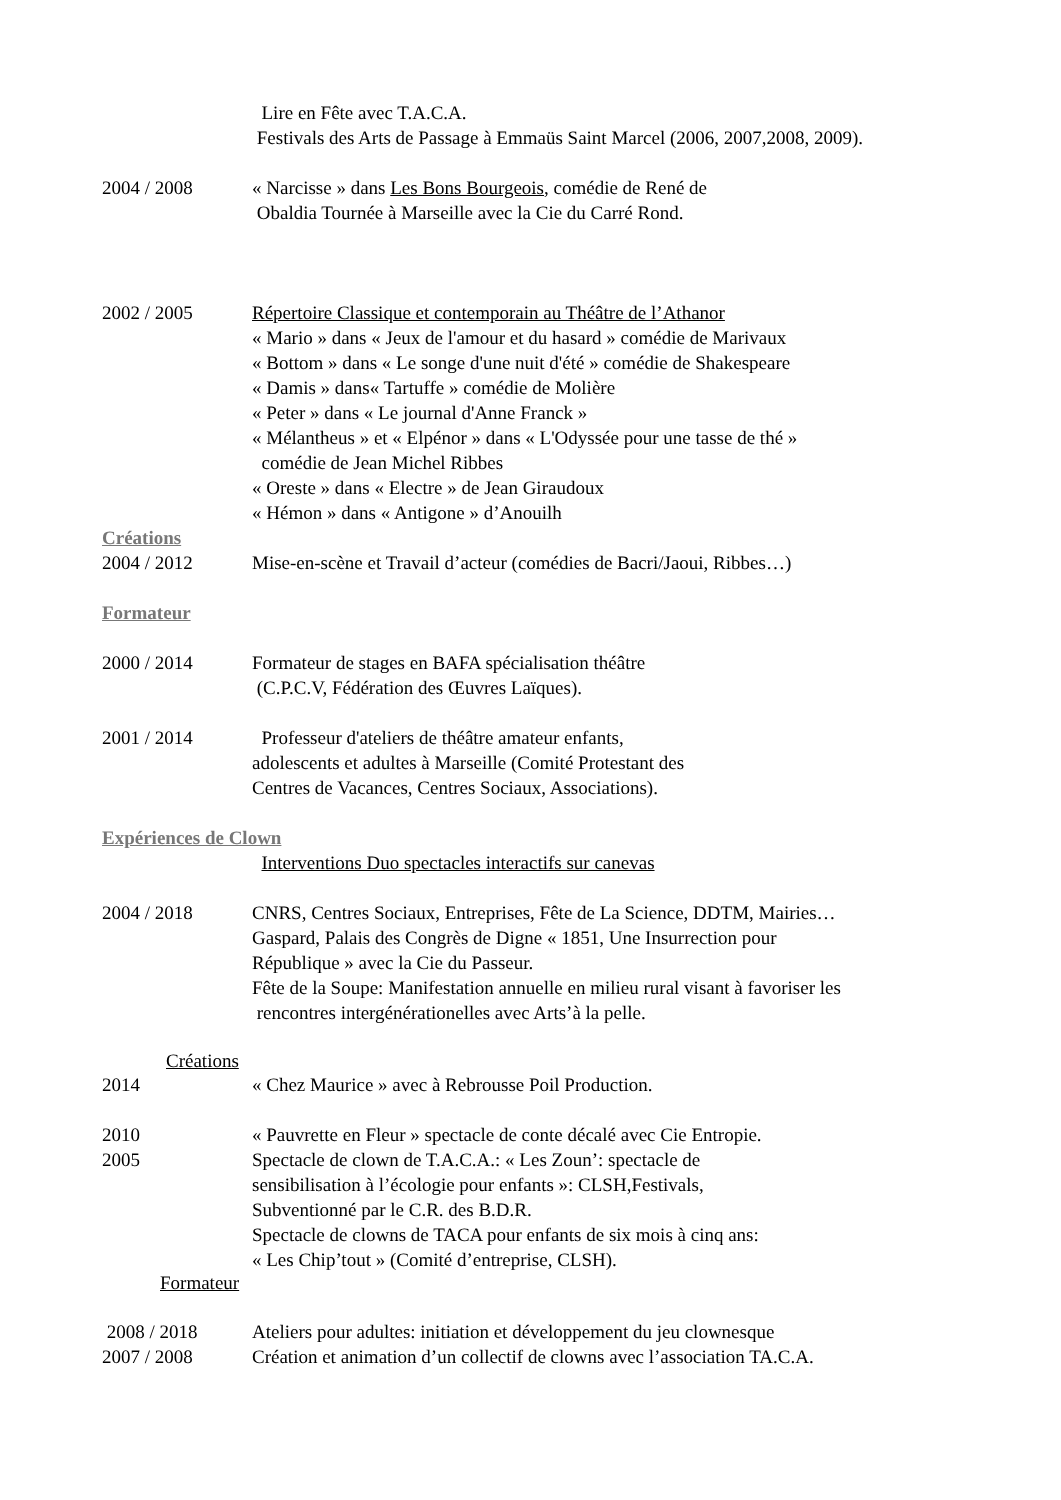Lire en Fête avec T.A.C.A.
Festivals des Arts de Passage à Emmaüs Saint Marcel (2006, 2007,2008, 2009).
2004 / 2008 « Narcisse » dans Les Bons Bourgeois, comédie de René de
Obaldia Tournée à Marseille avec la Cie du Carré Rond.
2002 / 2005 Répertoire Classique et contemporain au Théâtre de l’Athanor
« Mario » dans « Jeux de l'amour et du hasard » comédie de Marivaux
« Bottom » dans « Le songe d'une nuit d'été » comédie de Shakespeare
« Damis » dans« Tartuffe » comédie de Molière
« Peter » dans « Le journal d'Anne Franck »
« Mélantheus » et « Elpénor » dans « L'Odyssée pour une tasse de thé »
comédie de Jean Michel Ribbes
« Oreste » dans « Electre » de Jean Giraudoux
« Hémon » dans « Antigone » d’Anouilh
Créations
2004 / 2012 Mise-en-scène et Travail d’acteur (comédies de Bacri/Jaoui, Ribbes…)
Formateur
2000 / 2014 Formateur de stages en BAFA spécialisation théâtre
(C.P.C.V, Fédération des Œuvres Laïques).
2001 / 2014 Professeur d'ateliers de théâtre amateur enfants,
adolescents et adultes à Marseille (Comité Protestant des
Centres de Vacances, Centres Sociaux, Associations).
Expériences de Clown
Interventions Duo spectacles interactifs sur canevas
2004 / 2018 CNRS, Centres Sociaux, Entreprises, Fête de La Science, DDTM, Mairies…
Gaspard, Palais des Congrès de Digne « 1851, Une Insurrection pour
République » avec la Cie du Passeur.
Fête de la Soupe: Manifestation annuelle en milieu rural visant à favoriser les
rencontres intergénérationelles avec Arts’à la pelle.
Créations
2014 « Chez Maurice » avec à Rebrousse Poil Production.
2010 « Pauvrette en Fleur » spectacle de conte décalé avec Cie Entropie.
2005 Spectacle de clown de T.A.C.A.: « Les Zoun’: spectacle de
sensibilisation à l’écologie pour enfants »: CLSH,Festivals,
Subventionné par le C.R. des B.D.R.
Spectacle de clowns de TACA pour enfants de six mois à cinq ans:
« Les Chip’tout » (Comité d’entreprise, CLSH).
Formateur
2008 / 2018 Ateliers pour adultes: initiation et développement du jeu clownesque
2007 / 2008 Création et animation d’un collectif de clowns avec l’association TA.C.A.